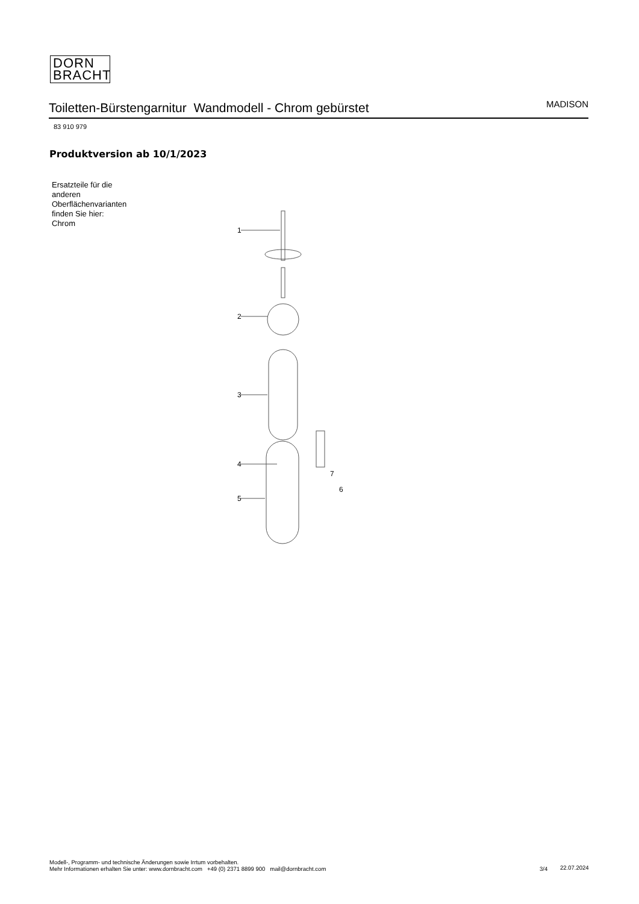DORN
BRACHT
Toiletten-Bürstengarnitur Wandmodell - Chrom gebürstet MADISON
83 910 979
Produktversion ab 10/1/2023
Ersatzteile für die
anderen
Oberflächenvarianten
finden Sie hier:
Chrom
1
2
3
4
5
6
7
Modell-, Programm- und technische Änderungen sowie Irrtum vorbehalten.
Mehr Informationen erhalten Sie unter: www.dornbracht.com +49 (0) 2371 8899 900 mail@dornbracht.com
3/4 22.07.2024